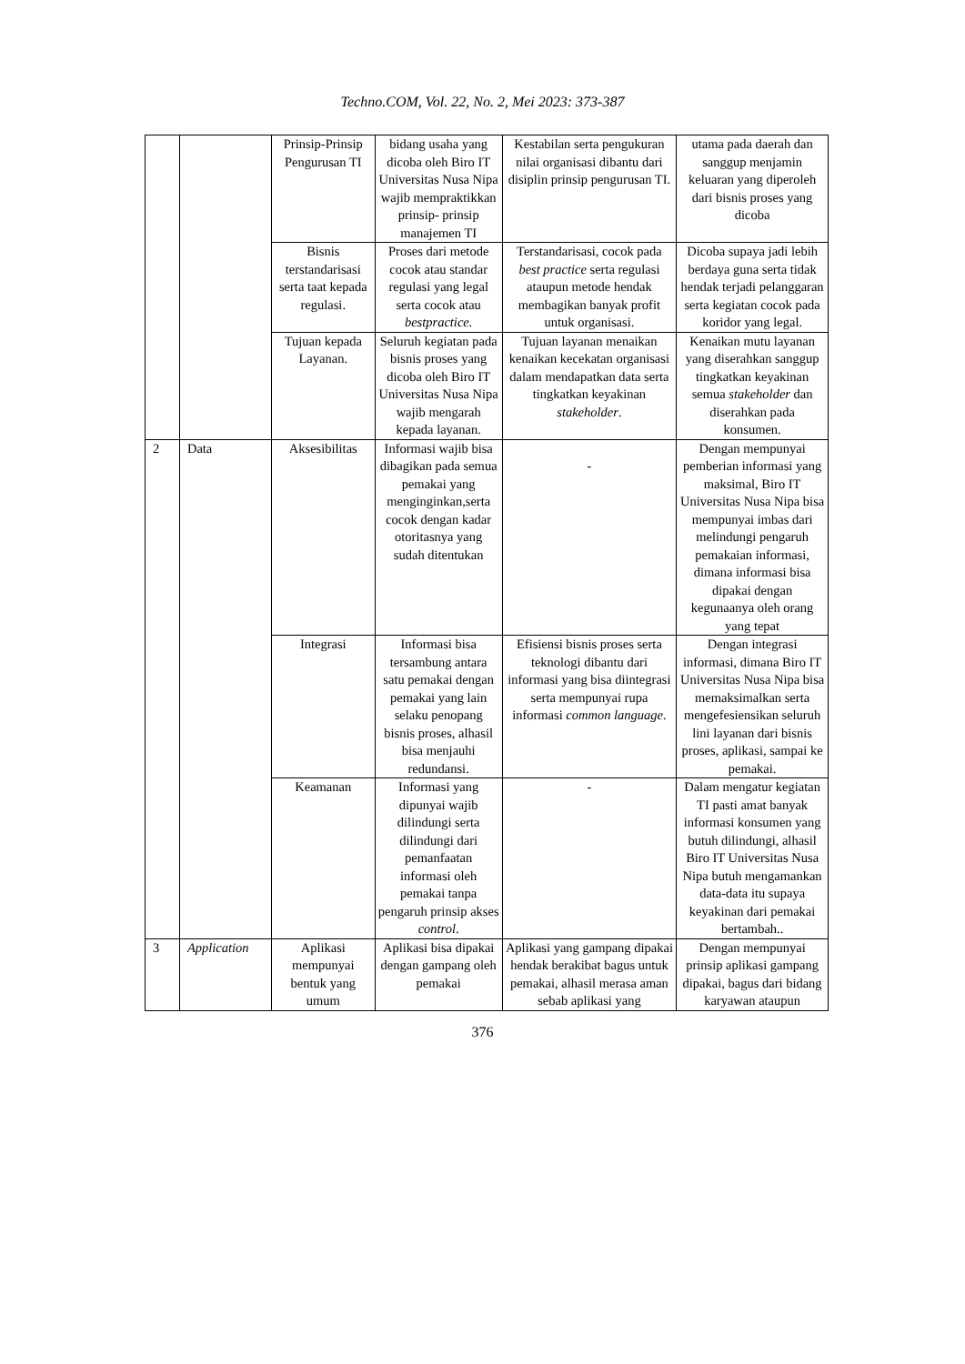Techno.COM, Vol. 22, No. 2, Mei 2023: 373-387
| | | Prinsip-Prinsip Pengurusan TI | bidang usaha yang dicoba oleh Biro IT Universitas Nusa Nipa wajib mempraktikkan prinsip- prinsip manajemen TI | Kestabilan serta pengukuran nilai organisasi dibantu dari disiplin prinsip pengurusan TI. | utama pada daerah dan sanggup menjamin keluaran yang diperoleh dari bisnis proses yang dicoba |
| | | Bisnis terstandarisasi serta taat kepada regulasi. | Proses dari metode cocok atau standar regulasi yang legal serta cocok atau bestpractice. | Terstandarisasi, cocok pada best practice serta regulasi ataupun metode hendak membagikan banyak profit untuk organisasi. | Dicoba supaya jadi lebih berdaya guna serta tidak hendak terjadi pelanggaran serta kegiatan cocok pada koridor yang legal. |
| | | Tujuan kepada Layanan. | Seluruh kegiatan pada bisnis proses yang dicoba oleh Biro IT Universitas Nusa Nipa wajib mengarah kepada layanan. | Tujuan layanan menaikan kenaikan kecekatan organisasi dalam mendapatkan data serta tingkatkan keyakinan stakeholder . | Kenaikan mutu layanan yang diserahkan sanggup tingkatkan keyakinan semua stakeholder dan diserahkan pada konsumen. |
| 2 | Data | Aksesibilitas | Informasi wajib bisa dibagikan pada semua pemakai yang menginginkan,serta cocok dengan kadar otoritasnya yang sudah ditentukan | - | Dengan mempunyai pemberian informasi yang maksimal, Biro IT Universitas Nusa Nipa bisa mempunyai imbas dari melindungi pengaruh pemakaian informasi, dimana informasi bisa dipakai dengan kegunaanya oleh orang yang tepat |
| | | Integrasi | Informasi bisa tersambung antara satu pemakai dengan pemakai yang lain selaku penopang bisnis proses, alhasil bisa menjauhi redundansi. | Efisiensi bisnis proses serta teknologi dibantu dari informasi yang bisa diintegrasi serta mempunyai rupa informasi common language . | Dengan integrasi informasi, dimana Biro IT Universitas Nusa Nipa bisa memaksimalkan serta mengefesiensikan seluruh lini layanan dari bisnis proses, aplikasi, sampai ke pemakai. |
| | | Keamanan | Informasi yang dipunyai wajib dilindungi serta dilindungi dari pemanfaatan informasi oleh pemakai tanpa pengaruh prinsip akses control . | - | Dalam mengatur kegiatan TI pasti amat banyak informasi konsumen yang butuh dilindungi, alhasil Biro IT Universitas Nusa Nipa butuh mengamankan data-data itu supaya keyakinan dari pemakai bertambah.. |
| 3 | Application | Aplikasi mempunyai bentuk yang umum | Aplikasi bisa dipakai dengan gampang oleh pemakai | Aplikasi yang gampang dipakai hendak berakibat bagus untuk pemakai, alhasil merasa aman sebab aplikasi yang | Dengan mempunyai prinsip aplikasi gampang dipakai, bagus dari bidang karyawan ataupun |
376